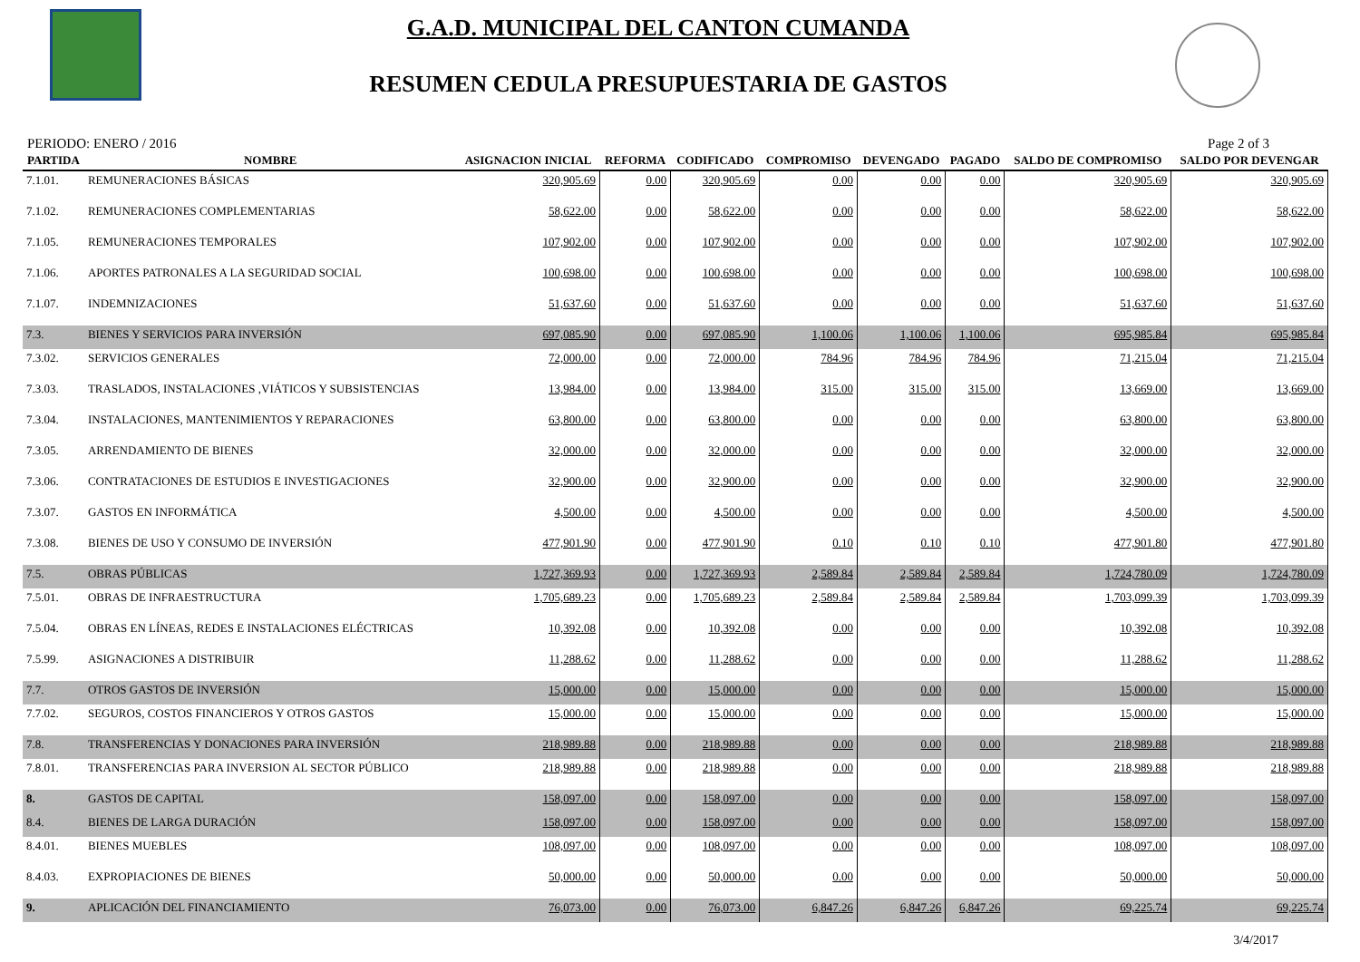G.A.D. MUNICIPAL DEL CANTON CUMANDA
RESUMEN CEDULA PRESUPUESTARIA DE GASTOS
PERIODO: ENERO / 2016 Page 2 of 3
| PARTIDA | NOMBRE | ASIGNACION INICIAL | REFORMA | CODIFICADO | COMPROMISO | DEVENGADO | PAGADO | SALDO DE COMPROMISO | SALDO POR DEVENGAR |
| --- | --- | --- | --- | --- | --- | --- | --- | --- | --- |
| 7.1.01. | REMUNERACIONES BÁSICAS | 320,905.69 | 0.00 | 320,905.69 | 0.00 | 0.00 | 0.00 | 320,905.69 | 320,905.69 |
| 7.1.02. | REMUNERACIONES COMPLEMENTARIAS | 58,622.00 | 0.00 | 58,622.00 | 0.00 | 0.00 | 0.00 | 58,622.00 | 58,622.00 |
| 7.1.05. | REMUNERACIONES TEMPORALES | 107,902.00 | 0.00 | 107,902.00 | 0.00 | 0.00 | 0.00 | 107,902.00 | 107,902.00 |
| 7.1.06. | APORTES PATRONALES A LA SEGURIDAD SOCIAL | 100,698.00 | 0.00 | 100,698.00 | 0.00 | 0.00 | 0.00 | 100,698.00 | 100,698.00 |
| 7.1.07. | INDEMNIZACIONES | 51,637.60 | 0.00 | 51,637.60 | 0.00 | 0.00 | 0.00 | 51,637.60 | 51,637.60 |
| 7.3. | BIENES Y SERVICIOS PARA INVERSIÓN | 697,085.90 | 0.00 | 697,085.90 | 1,100.06 | 1,100.06 | 1,100.06 | 695,985.84 | 695,985.84 |
| 7.3.02. | SERVICIOS GENERALES | 72,000.00 | 0.00 | 72,000.00 | 784.96 | 784.96 | 784.96 | 71,215.04 | 71,215.04 |
| 7.3.03. | TRASLADOS, INSTALACIONES ,VIÁTICOS Y SUBSISTENCIAS | 13,984.00 | 0.00 | 13,984.00 | 315.00 | 315.00 | 315.00 | 13,669.00 | 13,669.00 |
| 7.3.04. | INSTALACIONES, MANTENIMIENTOS Y REPARACIONES | 63,800.00 | 0.00 | 63,800.00 | 0.00 | 0.00 | 0.00 | 63,800.00 | 63,800.00 |
| 7.3.05. | ARRENDAMIENTO DE BIENES | 32,000.00 | 0.00 | 32,000.00 | 0.00 | 0.00 | 0.00 | 32,000.00 | 32,000.00 |
| 7.3.06. | CONTRATACIONES DE ESTUDIOS E INVESTIGACIONES | 32,900.00 | 0.00 | 32,900.00 | 0.00 | 0.00 | 0.00 | 32,900.00 | 32,900.00 |
| 7.3.07. | GASTOS EN INFORMÁTICA | 4,500.00 | 0.00 | 4,500.00 | 0.00 | 0.00 | 0.00 | 4,500.00 | 4,500.00 |
| 7.3.08. | BIENES DE USO Y CONSUMO DE INVERSIÓN | 477,901.90 | 0.00 | 477,901.90 | 0.10 | 0.10 | 0.10 | 477,901.80 | 477,901.80 |
| 7.5. | OBRAS PÚBLICAS | 1,727,369.93 | 0.00 | 1,727,369.93 | 2,589.84 | 2,589.84 | 2,589.84 | 1,724,780.09 | 1,724,780.09 |
| 7.5.01. | OBRAS DE INFRAESTRUCTURA | 1,705,689.23 | 0.00 | 1,705,689.23 | 2,589.84 | 2,589.84 | 2,589.84 | 1,703,099.39 | 1,703,099.39 |
| 7.5.04. | OBRAS EN LÍNEAS, REDES E INSTALACIONES ELÉCTRICAS | 10,392.08 | 0.00 | 10,392.08 | 0.00 | 0.00 | 0.00 | 10,392.08 | 10,392.08 |
| 7.5.99. | ASIGNACIONES A DISTRIBUIR | 11,288.62 | 0.00 | 11,288.62 | 0.00 | 0.00 | 0.00 | 11,288.62 | 11,288.62 |
| 7.7. | OTROS GASTOS DE INVERSIÓN | 15,000.00 | 0.00 | 15,000.00 | 0.00 | 0.00 | 0.00 | 15,000.00 | 15,000.00 |
| 7.7.02. | SEGUROS, COSTOS FINANCIEROS Y OTROS GASTOS | 15,000.00 | 0.00 | 15,000.00 | 0.00 | 0.00 | 0.00 | 15,000.00 | 15,000.00 |
| 7.8. | TRANSFERENCIAS Y DONACIONES PARA INVERSIÓN | 218,989.88 | 0.00 | 218,989.88 | 0.00 | 0.00 | 0.00 | 218,989.88 | 218,989.88 |
| 7.8.01. | TRANSFERENCIAS PARA INVERSION AL SECTOR PÚBLICO | 218,989.88 | 0.00 | 218,989.88 | 0.00 | 0.00 | 0.00 | 218,989.88 | 218,989.88 |
| 8. | GASTOS DE CAPITAL | 158,097.00 | 0.00 | 158,097.00 | 0.00 | 0.00 | 0.00 | 158,097.00 | 158,097.00 |
| 8.4. | BIENES DE LARGA DURACIÓN | 158,097.00 | 0.00 | 158,097.00 | 0.00 | 0.00 | 0.00 | 158,097.00 | 158,097.00 |
| 8.4.01. | BIENES MUEBLES | 108,097.00 | 0.00 | 108,097.00 | 0.00 | 0.00 | 0.00 | 108,097.00 | 108,097.00 |
| 8.4.03. | EXPROPIACIONES DE BIENES | 50,000.00 | 0.00 | 50,000.00 | 0.00 | 0.00 | 0.00 | 50,000.00 | 50,000.00 |
| 9. | APLICACIÓN DEL FINANCIAMIENTO | 76,073.00 | 0.00 | 76,073.00 | 6,847.26 | 6,847.26 | 6,847.26 | 69,225.74 | 69,225.74 |
3/4/2017